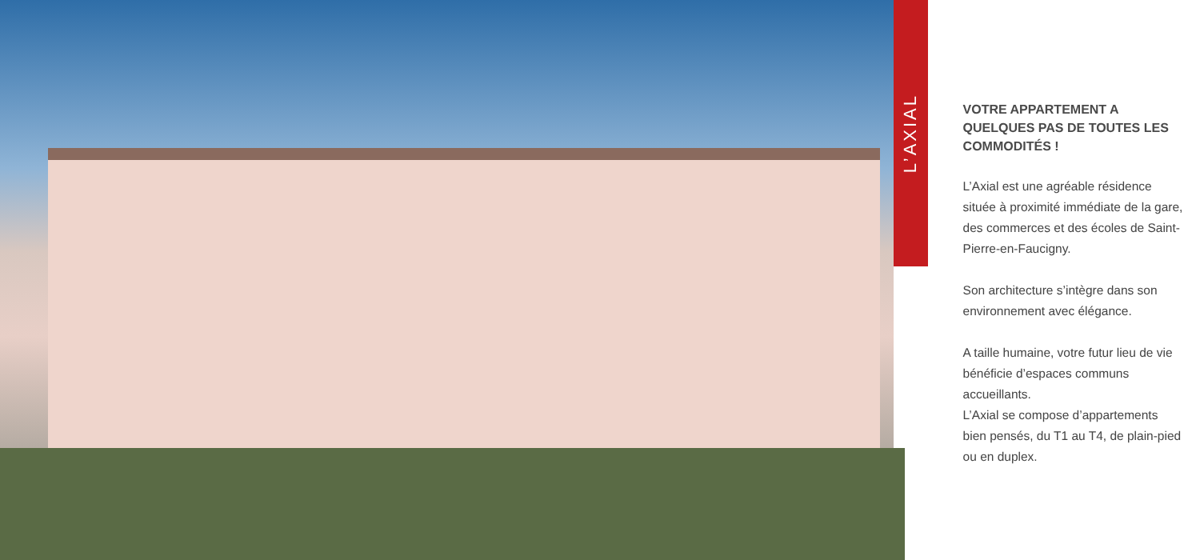L’AXIAL
VOTRE APPARTEMENT A QUELQUES PAS DE TOUTES LES COMMODITÉS !
L’Axial est une agréable résidence située à proximité immédiate de la gare, des commerces et des écoles de Saint-Pierre-en-Faucigny.
Son architecture s’intègre dans son environnement avec élégance.
A taille humaine, votre futur lieu de vie bénéficie d’espaces communs accueillants.
L’Axial se compose d’appartements bien pensés, du T1 au T4, de plain-pied ou en duplex.